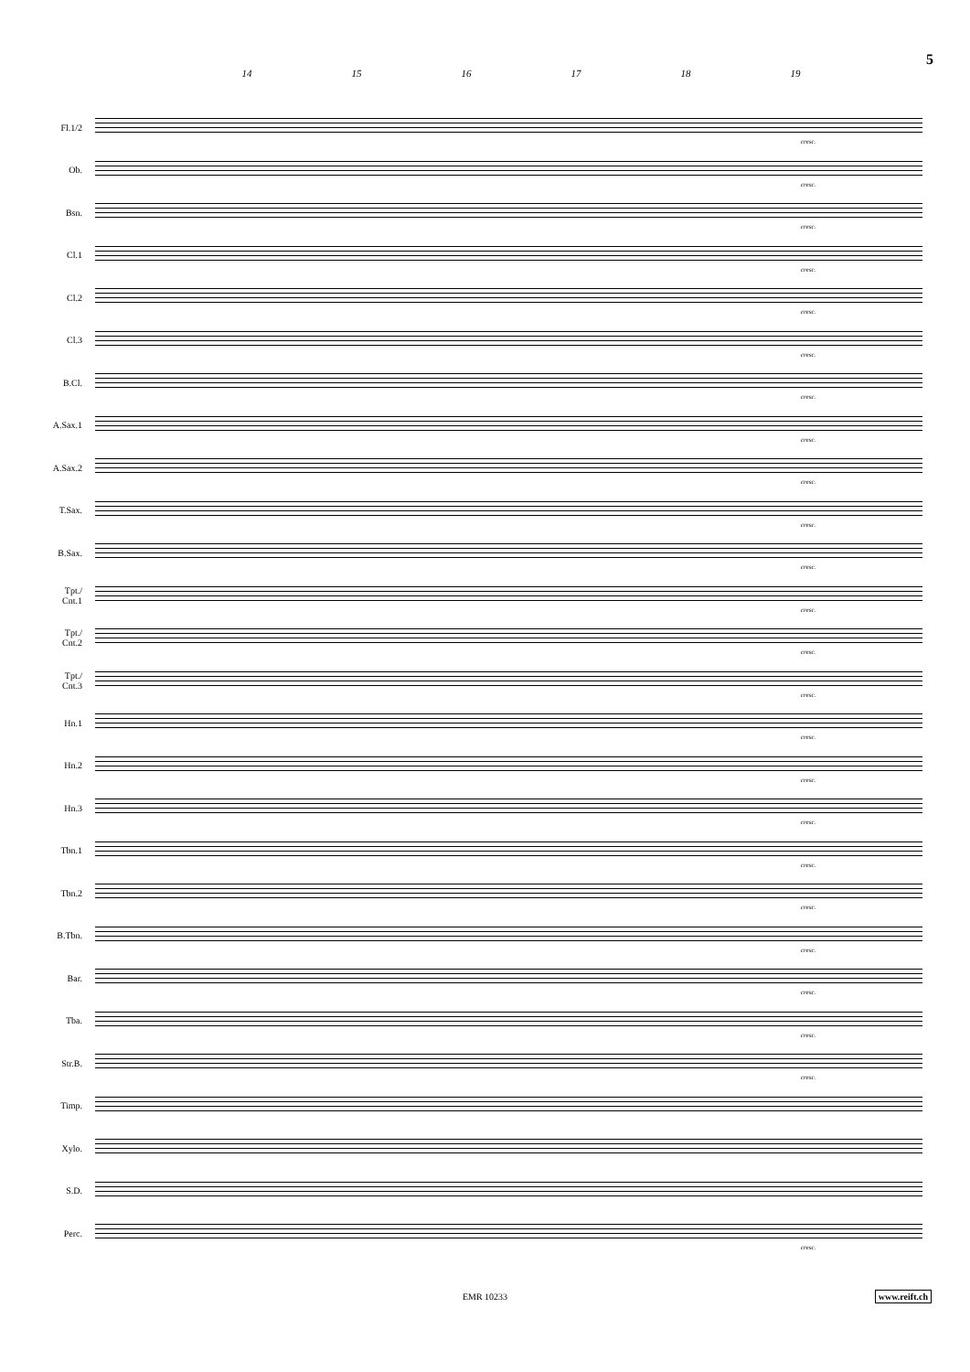5
14 15 16 17 18 19
Fl.1/2
cresc.
Ob.
cresc.
Bsn.
cresc.
Cl.1
cresc.
Cl.2
cresc.
Cl.3
cresc.
B.Cl.
cresc.
A.Sax.1
cresc.
A.Sax.2
cresc.
T.Sax.
cresc.
B.Sax.
cresc.
Tpt./
Cnt.1
cresc.
Tpt./
Cnt.2
cresc.
Tpt./
Cnt.3
cresc.
Hn.1
cresc.
Hn.2
cresc.
Hn.3
cresc.
Tbn.1
cresc.
Tbn.2
cresc.
B.Tbn.
cresc.
Bar.
cresc.
Tba.
cresc.
Str.B.
cresc.
Timp.
Xylo.
S.D.
Perc.
cresc.
www.reift.ch
EMR 10233